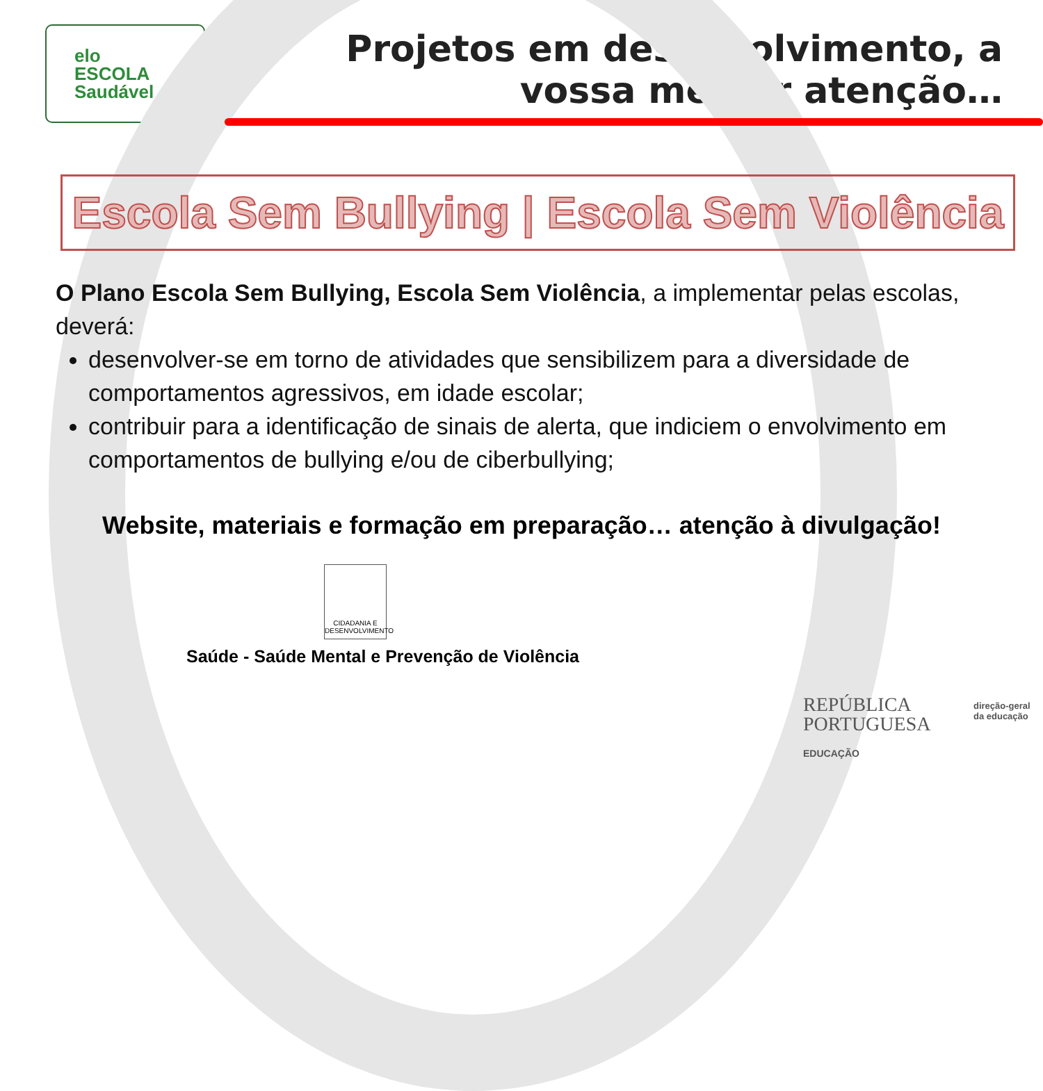elo
ESCOLA
Saudável
Projetos em desenvolvimento, a
vossa melhor atenção…
Escola Sem Bullying | Escola Sem Violência
O Plano Escola Sem Bullying, Escola Sem Violência, a implementar pelas escolas, deverá:
desenvolver-se em torno de atividades que sensibilizem para a diversidade de comportamentos agressivos, em idade escolar;
contribuir para a identificação de sinais de alerta, que indiciem o envolvimento em comportamentos de bullying e/ou de ciberbullying;
Website, materiais e formação em preparação… atenção à divulgação!
CIDADANIA E DESENVOLVIMENTO
Saúde - Saúde Mental e Prevenção de Violência
REPÚBLICA
PORTUGUESA
EDUCAÇÃO
direção-geral
da educação